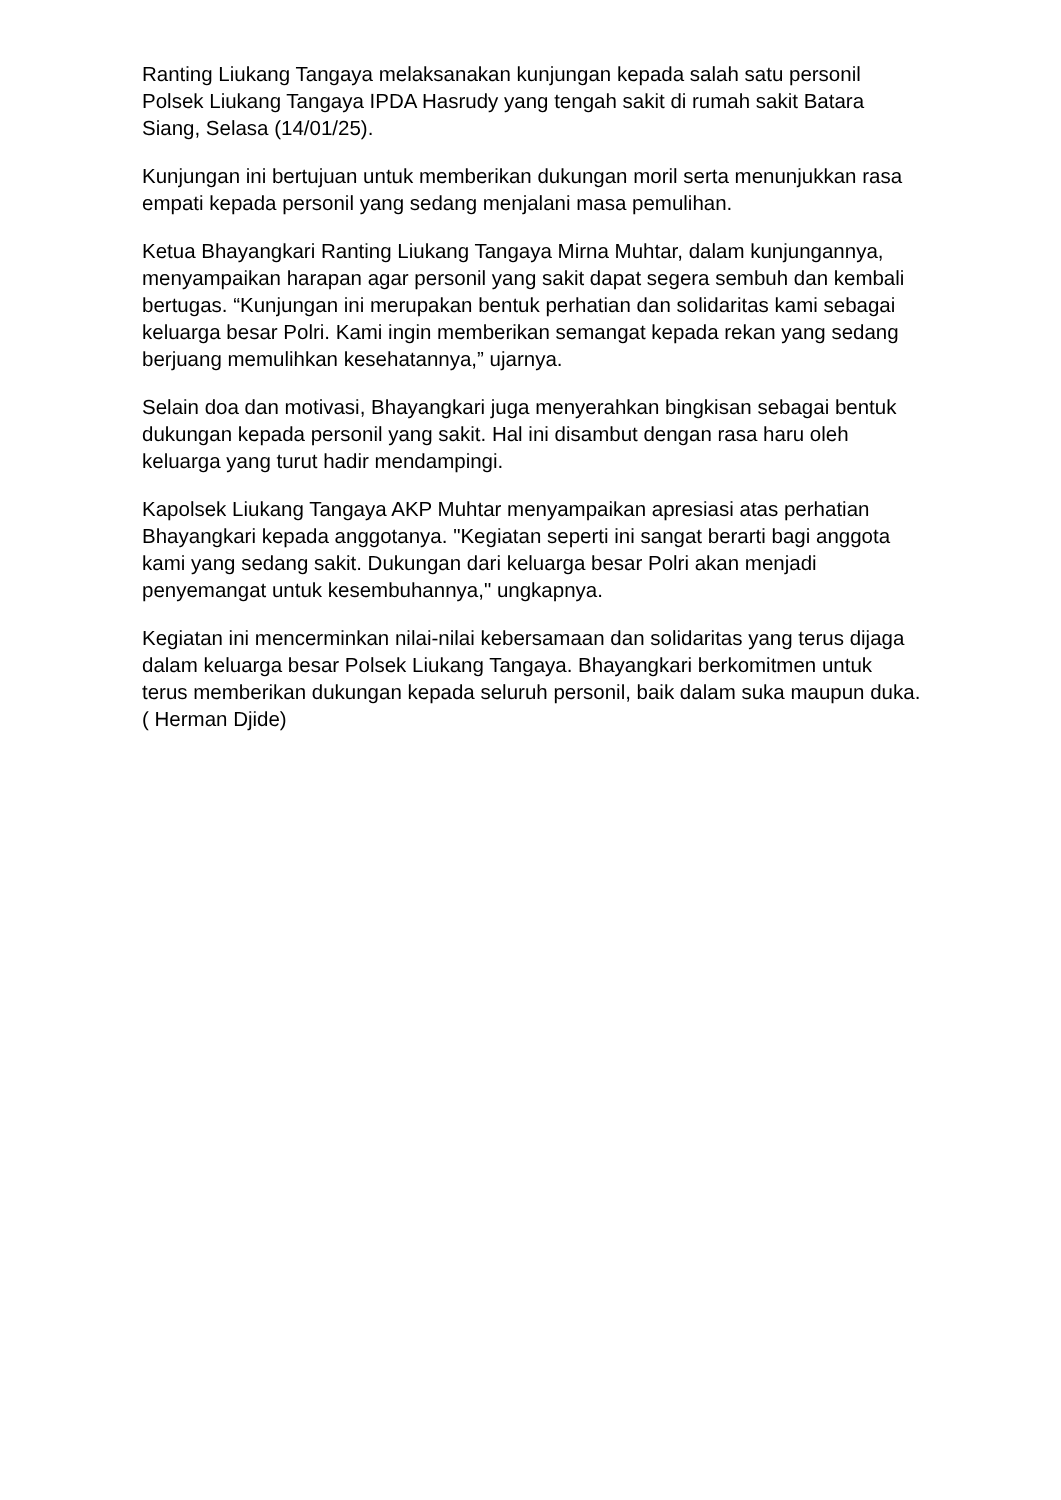Ranting Liukang Tangaya melaksanakan kunjungan kepada salah satu personil Polsek Liukang Tangaya IPDA Hasrudy yang tengah sakit di rumah sakit Batara Siang, Selasa (14/01/25).
Kunjungan ini bertujuan untuk memberikan dukungan moril serta menunjukkan rasa empati kepada personil yang sedang menjalani masa pemulihan.
Ketua Bhayangkari Ranting Liukang Tangaya Mirna Muhtar, dalam kunjungannya, menyampaikan harapan agar personil yang sakit dapat segera sembuh dan kembali bertugas. “Kunjungan ini merupakan bentuk perhatian dan solidaritas kami sebagai keluarga besar Polri. Kami ingin memberikan semangat kepada rekan yang sedang berjuang memulihkan kesehatannya,” ujarnya.
Selain doa dan motivasi, Bhayangkari juga menyerahkan bingkisan sebagai bentuk dukungan kepada personil yang sakit. Hal ini disambut dengan rasa haru oleh keluarga yang turut hadir mendampingi.
Kapolsek Liukang Tangaya AKP Muhtar menyampaikan apresiasi atas perhatian Bhayangkari kepada anggotanya. "Kegiatan seperti ini sangat berarti bagi anggota kami yang sedang sakit. Dukungan dari keluarga besar Polri akan menjadi penyemangat untuk kesembuhannya," ungkapnya.
Kegiatan ini mencerminkan nilai-nilai kebersamaan dan solidaritas yang terus dijaga dalam keluarga besar Polsek Liukang Tangaya. Bhayangkari berkomitmen untuk terus memberikan dukungan kepada seluruh personil, baik dalam suka maupun duka. ( Herman Djide)